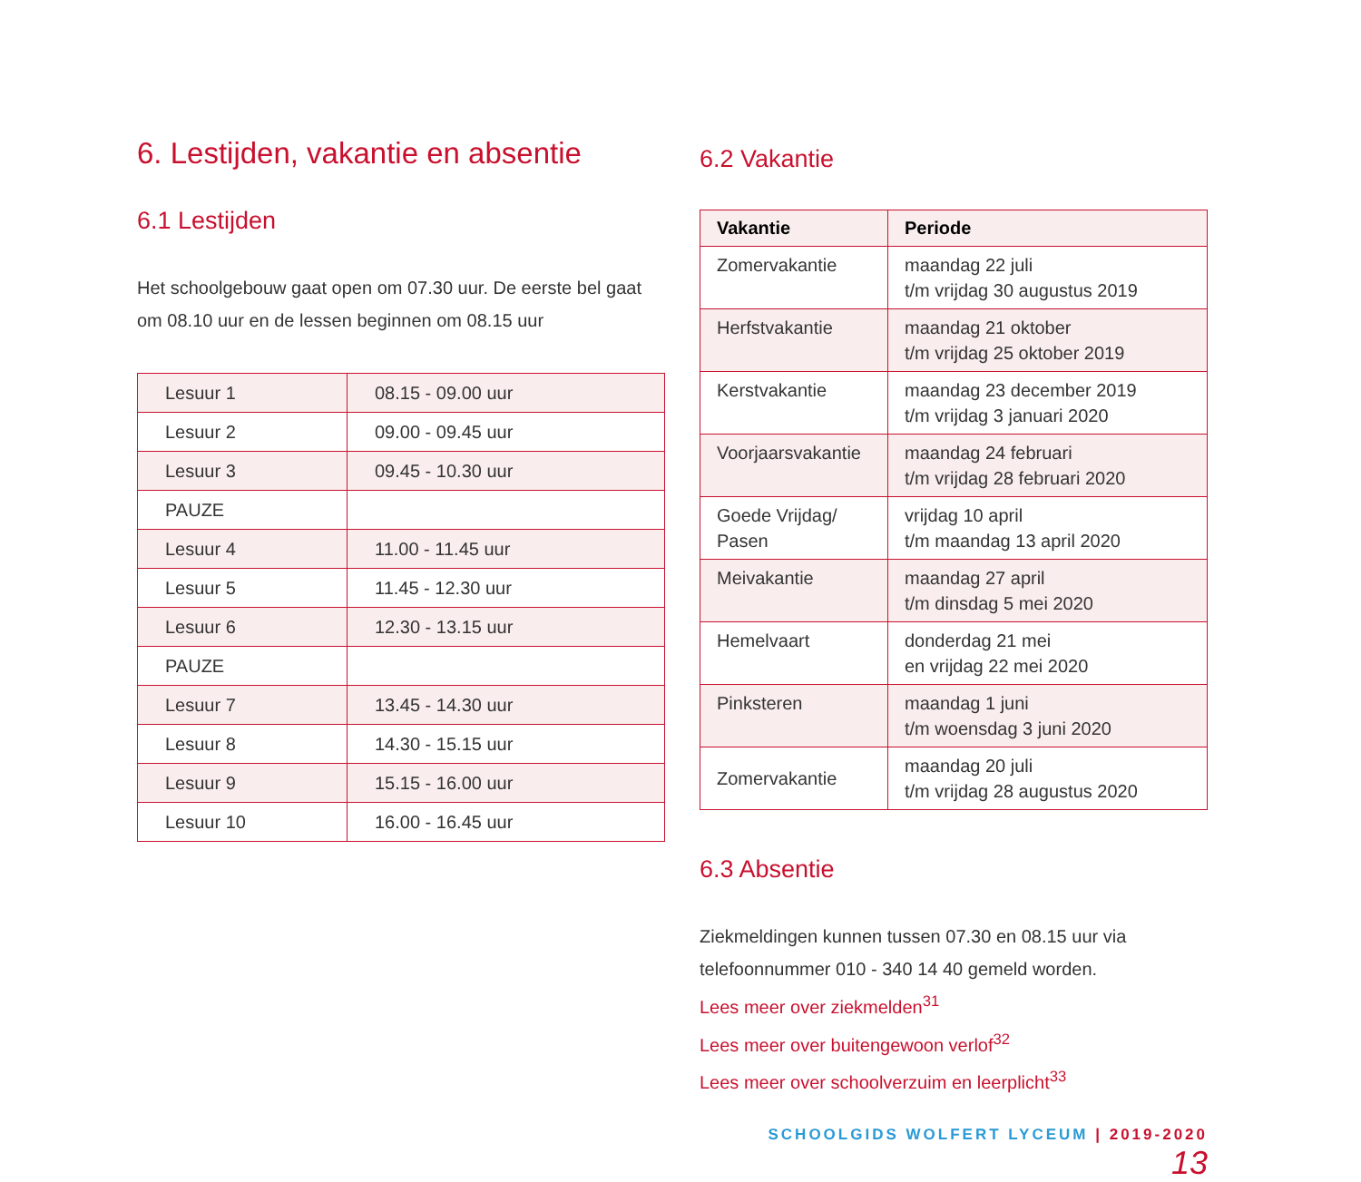6. Lestijden, vakantie en absentie
6.1 Lestijden
Het schoolgebouw gaat open om 07.30 uur. De eerste bel gaat om 08.10 uur en de lessen beginnen om 08.15 uur
| Lesuur 1 | 08.15 - 09.00 uur |
| Lesuur 2 | 09.00 - 09.45 uur |
| Lesuur 3 | 09.45 - 10.30 uur |
| PAUZE | |
| Lesuur 4 | 11.00 - 11.45 uur |
| Lesuur 5 | 11.45 - 12.30 uur |
| Lesuur 6 | 12.30 - 13.15 uur |
| PAUZE | |
| Lesuur 7 | 13.45 - 14.30 uur |
| Lesuur 8 | 14.30 - 15.15 uur |
| Lesuur 9 | 15.15 - 16.00 uur |
| Lesuur 10 | 16.00 - 16.45 uur |
6.2 Vakantie
| Vakantie | Periode |
| --- | --- |
| Zomervakantie | maandag 22 juli t/m vrijdag 30 augustus 2019 |
| Herfstvakantie | maandag 21 oktober t/m vrijdag 25 oktober 2019 |
| Kerstvakantie | maandag 23 december 2019 t/m vrijdag 3 januari 2020 |
| Voorjaarsvakantie | maandag 24 februari t/m vrijdag 28 februari 2020 |
| Goede Vrijdag/ Pasen | vrijdag 10 april t/m maandag 13 april 2020 |
| Meivakantie | maandag 27 april t/m dinsdag 5 mei 2020 |
| Hemelvaart | donderdag 21 mei en vrijdag 22 mei 2020 |
| Pinksteren | maandag 1 juni t/m woensdag 3 juni 2020 |
| Zomervakantie | maandag 20 juli t/m vrijdag 28 augustus 2020 |
6.3 Absentie
Ziekmeldingen kunnen tussen 07.30 en 08.15 uur via telefoonnummer 010 - 340 14 40 gemeld worden.
Lees meer over ziekmelden<sup>31</sup>
Lees meer over buitengewoon verlof<sup>32</sup>
Lees meer over schoolverzuim en leerplicht<sup>33</sup>
SCHOOLGIDS WOLFERT LYCEUM | 2019-2020 13